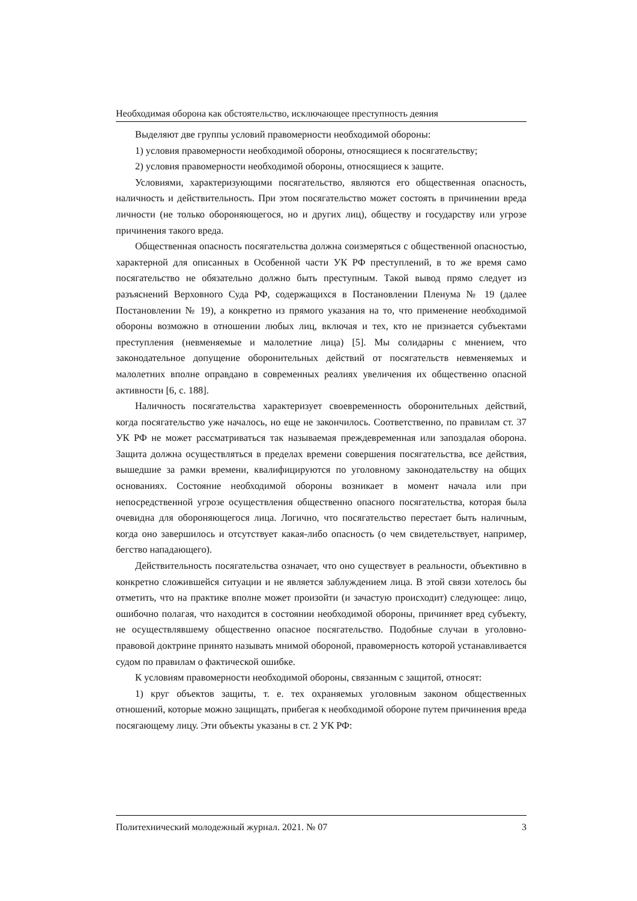Необходимая оборона как обстоятельство, исключающее преступность деяния
Выделяют две группы условий правомерности необходимой обороны:
1) условия правомерности необходимой обороны, относящиеся к посягательству;
2) условия правомерности необходимой обороны, относящиеся к защите.
Условиями, характеризующими посягательство, являются его общественная опасность, наличность и действительность. При этом посягательство может состоять в причинении вреда личности (не только обороняющегося, но и других лиц), обществу и государству или угрозе причинения такого вреда.
Общественная опасность посягательства должна соизмеряться с общественной опасностью, характерной для описанных в Особенной части УК РФ преступлений, в то же время само посягательство не обязательно должно быть преступным. Такой вывод прямо следует из разъяснений Верховного Суда РФ, содержащихся в Постановлении Пленума № 19 (далее Постановлении № 19), а конкретно из прямого указания на то, что применение необходимой обороны возможно в отношении любых лиц, включая и тех, кто не признается субъектами преступления (невменяемые и малолетние лица) [5]. Мы солидарны с мнением, что законодательное допущение оборонительных действий от посягательств невменяемых и малолетних вполне оправдано в современных реалиях увеличения их общественно опасной активности [6, с. 188].
Наличность посягательства характеризует своевременность оборонительных действий, когда посягательство уже началось, но еще не закончилось. Соответственно, по правилам ст. 37 УК РФ не может рассматриваться так называемая преждевременная или запоздалая оборона. Защита должна осуществляться в пределах времени совершения посягательства, все действия, вышедшие за рамки времени, квалифицируются по уголовному законодательству на общих основаниях. Состояние необходимой обороны возникает в момент начала или при непосредственной угрозе осуществления общественно опасного посягательства, которая была очевидна для обороняющегося лица. Логично, что посягательство перестает быть наличным, когда оно завершилось и отсутствует какая-либо опасность (о чем свидетельствует, например, бегство нападающего).
Действительность посягательства означает, что оно существует в реальности, объективно в конкретно сложившейся ситуации и не является заблуждением лица. В этой связи хотелось бы отметить, что на практике вполне может произойти (и зачастую происходит) следующее: лицо, ошибочно полагая, что находится в состоянии необходимой обороны, причиняет вред субъекту, не осуществлявшему общественно опасное посягательство. Подобные случаи в уголовно-правовой доктрине принято называть мнимой обороной, правомерность которой устанавливается судом по правилам о фактической ошибке.
К условиям правомерности необходимой обороны, связанным с защитой, относят:
1) круг объектов защиты, т. е. тех охраняемых уголовным законом общественных отношений, которые можно защищать, прибегая к необходимой обороне путем причинения вреда посягающему лицу. Эти объекты указаны в ст. 2 УК РФ:
Политехнический молодежный журнал. 2021. № 07 3